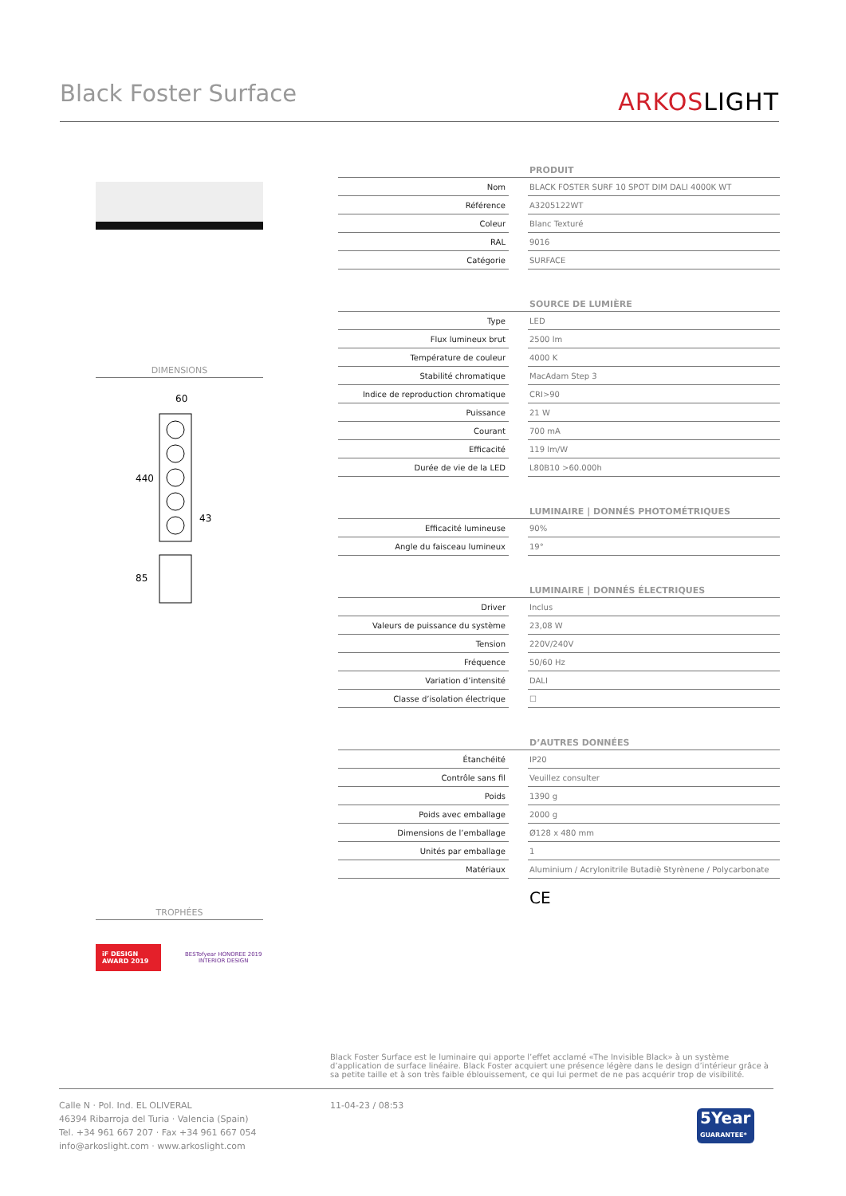Black Foster Surface
ARKOSLIGHT
DIMENSIONS
60
440
43
85
TROPHÉES
iF DESIGN AWARD 2019
BESTofyear HONOREE 2019
INTERIOR DESIGN
| PRODUIT | | |
| --- | --- | --- |
| Nom | | BLACK FOSTER SURF 10 SPOT DIM DALI 4000K WT |
| Référence | | A3205122WT |
| Coleur | | Blanc Texturé |
| RAL | | 9016 |
| Catégorie | | SURFACE |
| SOURCE DE LUMIÈRE | | |
| --- | --- | --- |
| Type | | LED |
| Flux lumineux brut | | 2500 lm |
| Température de couleur | | 4000 K |
| Stabilité chromatique | | MacAdam Step 3 |
| Indice de reproduction chromatique | | CRI>90 |
| Puissance | | 21 W |
| Courant | | 700 mA |
| Efficacité | | 119 lm/W |
| Durée de vie de la LED | | L80B10 >60.000h |
| LUMINAIRE / DONNÉS PHOTOMÉTRIQUES | | |
| --- | --- | --- |
| Efficacité lumineuse | | 90% |
| Angle du faisceau lumineux | | 19° |
| LUMINAIRE / DONNÉS ÉLECTRIQUES | | |
| --- | --- | --- |
| Driver | | Inclus |
| Valeurs de puissance du système | | 23,08 W |
| Tension | | 220V/240V |
| Fréquence | | 50/60 Hz |
| Variation d’intensité | | DALI |
| Classe d’isolation électrique | | ☐ |
| D’AUTRES DONNÉES | | |
| --- | --- | --- |
| Étanchéité | | IP20 |
| Contrôle sans fil | | Veuillez consulter |
| Poids | | 1390 g |
| Poids avec emballage | | 2000 g |
| Dimensions de l’emballage | | Ø128 x 480 mm |
| Unités par emballage | | 1 |
| Matériaux | | Aluminium / Acrylonitrile Butadiè Styrènene / Polycarbonate |
CE
Black Foster Surface est le luminaire qui apporte l’effet acclamé «The Invisible Black» à un système d’application de surface linéaire. Black Foster acquiert une présence légère dans le design d’intérieur grâce à sa petite taille et à son très faible éblouissement, ce qui lui permet de ne pas acquérir trop de visibilité.
Calle N · Pol. Ind. EL OLIVERAL
46394 Ribarroja del Turia · Valencia (Spain)
Tel. +34 961 667 207 · Fax +34 961 667 054
info@arkoslight.com · www.arkoslight.com
11-04-23 / 08:53
5Year
GUARANTEE*